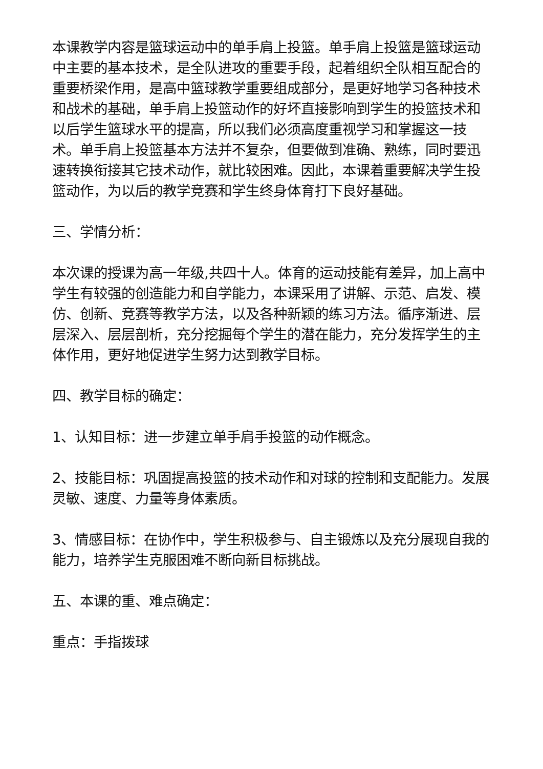本课教学内容是篮球运动中的单手肩上投篮。单手肩上投篮是篮球运动中主要的基本技术，是全队进攻的重要手段，起着组织全队相互配合的重要桥梁作用，是高中篮球教学重要组成部分，是更好地学习各种技术和战术的基础，单手肩上投篮动作的好坏直接影响到学生的投篮技术和以后学生篮球水平的提高，所以我们必须高度重视学习和掌握这一技术。单手肩上投篮基本方法并不复杂，但要做到准确、熟练，同时要迅速转换衔接其它技术动作，就比较困难。因此，本课着重要解决学生投篮动作，为以后的教学竞赛和学生终身体育打下良好基础。
三、学情分析：
本次课的授课为高一年级,共四十人。体育的运动技能有差异，加上高中学生有较强的创造能力和自学能力，本课采用了讲解、示范、启发、模仿、创新、竞赛等教学方法，以及各种新颖的练习方法。循序渐进、层层深入、层层剖析，充分挖掘每个学生的潜在能力，充分发挥学生的主体作用，更好地促进学生努力达到教学目标。
四、教学目标的确定：
1、认知目标：进一步建立单手肩手投篮的动作概念。
2、技能目标：巩固提高投篮的技术动作和对球的控制和支配能力。发展灵敏、速度、力量等身体素质。
3、情感目标：在协作中，学生积极参与、自主锻炼以及充分展现自我的能力，培养学生克服困难不断向新目标挑战。
五、本课的重、难点确定：
重点：手指拨球